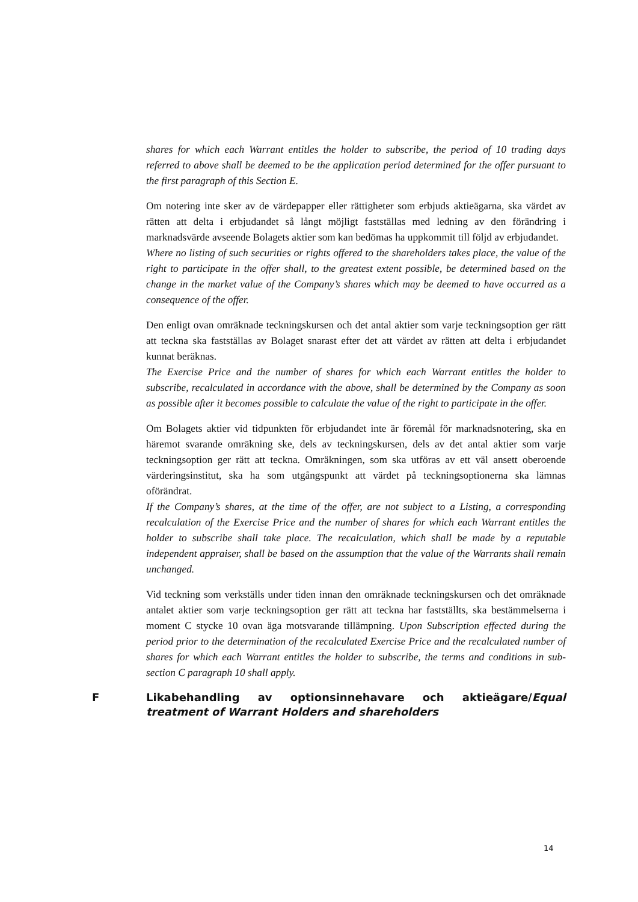shares for which each Warrant entitles the holder to subscribe, the period of 10 trading days referred to above shall be deemed to be the application period determined for the offer pursuant to the first paragraph of this Section E.
Om notering inte sker av de värdepapper eller rättigheter som erbjuds aktieägarna, ska värdet av rätten att delta i erbjudandet så långt möjligt fastställas med ledning av den förändring i marknadsvärde avseende Bolagets aktier som kan bedömas ha uppkommit till följd av erbjudandet.
Where no listing of such securities or rights offered to the shareholders takes place, the value of the right to participate in the offer shall, to the greatest extent possible, be determined based on the change in the market value of the Company’s shares which may be deemed to have occurred as a consequence of the offer.
Den enligt ovan omräknade teckningskursen och det antal aktier som varje teckningsoption ger rätt att teckna ska fastställas av Bolaget snarast efter det att värdet av rätten att delta i erbjudandet kunnat beräknas.
The Exercise Price and the number of shares for which each Warrant entitles the holder to subscribe, recalculated in accordance with the above, shall be determined by the Company as soon as possible after it becomes possible to calculate the value of the right to participate in the offer.
Om Bolagets aktier vid tidpunkten för erbjudandet inte är föremål för marknadsnotering, ska en häremot svarande omräkning ske, dels av teckningskursen, dels av det antal aktier som varje teckningsoption ger rätt att teckna. Omräkningen, som ska utföras av ett väl ansett oberoende värderingsinstitut, ska ha som utgångspunkt att värdet på teckningsoptionerna ska lämnas oförändrat.
If the Company’s shares, at the time of the offer, are not subject to a Listing, a corresponding recalculation of the Exercise Price and the number of shares for which each Warrant entitles the holder to subscribe shall take place. The recalculation, which shall be made by a reputable independent appraiser, shall be based on the assumption that the value of the Warrants shall remain unchanged.
Vid teckning som verkställs under tiden innan den omräknade teckningskursen och det omräknade antalet aktier som varje teckningsoption ger rätt att teckna har fastställts, ska bestämmelserna i moment C stycke 10 ovan äga motsvarande tillämpning. Upon Subscription effected during the period prior to the determination of the recalculated Exercise Price and the recalculated number of shares for which each Warrant entitles the holder to subscribe, the terms and conditions in sub-section C paragraph 10 shall apply.
F Likabehandling av optionsinnehavare och aktieägare/Equal treatment of Warrant Holders and shareholders
14